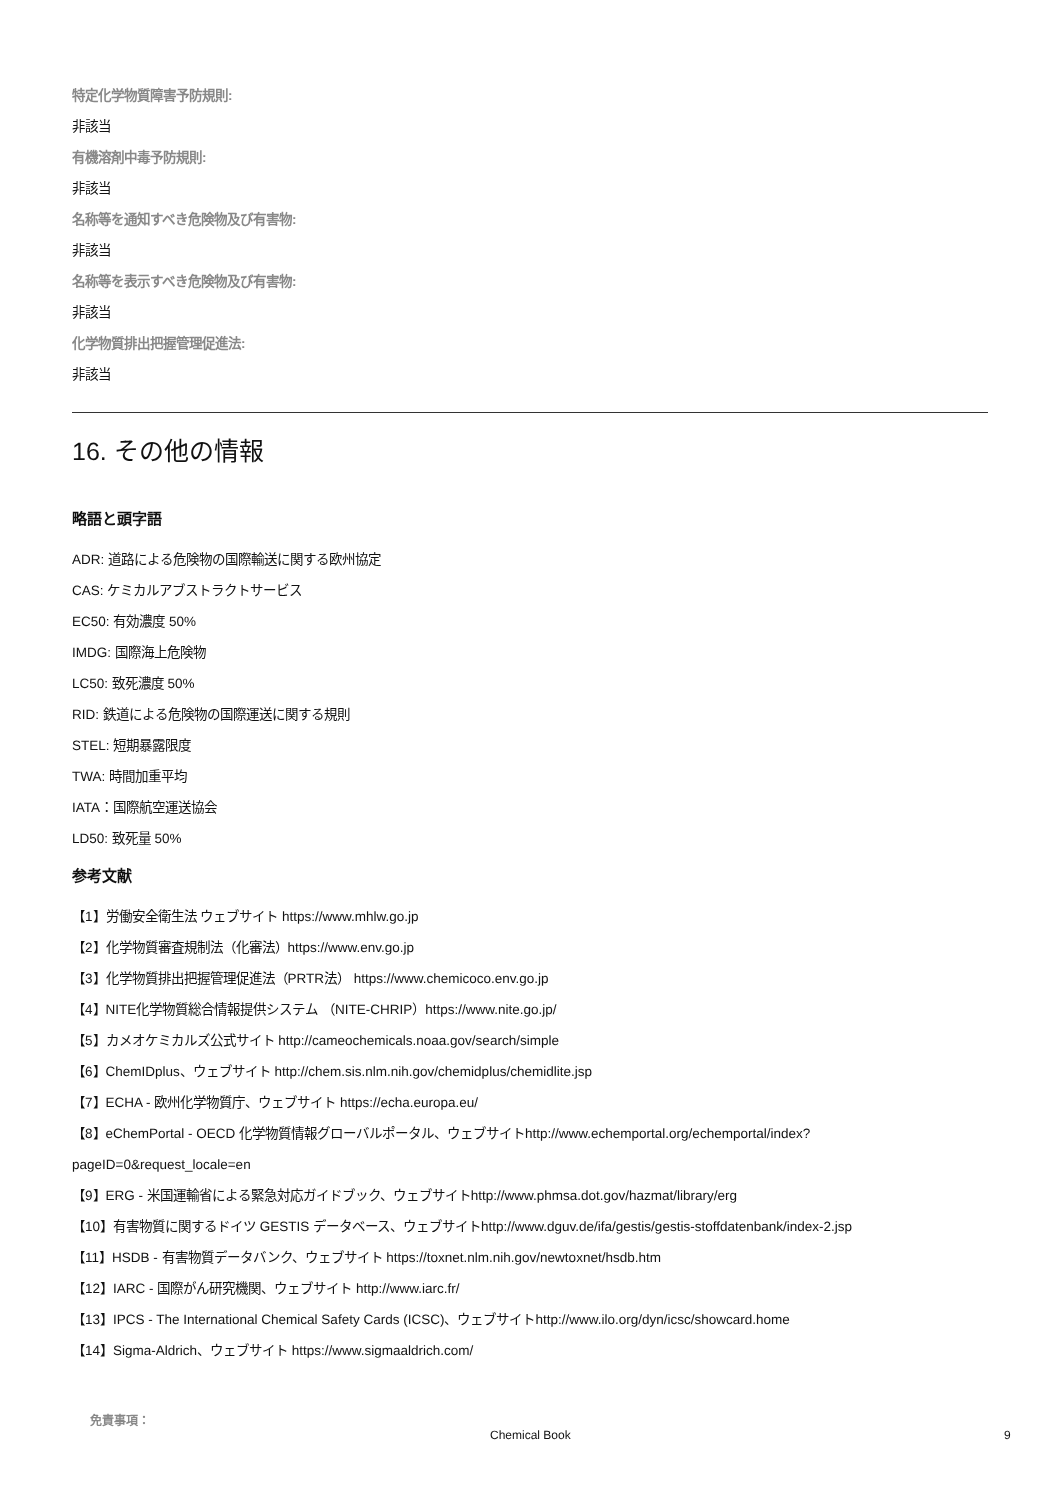特定化学物質障害予防規則:
非該当
有機溶剤中毒予防規則:
非該当
名称等を通知すべき危険物及び有害物:
非該当
名称等を表示すべき危険物及び有害物:
非該当
化学物質排出把握管理促進法:
非該当
16. その他の情報
略語と頭字語
ADR: 道路による危険物の国際輸送に関する欧州協定
CAS: ケミカルアブストラクトサービス
EC50: 有効濃度 50%
IMDG: 国際海上危険物
LC50: 致死濃度 50%
RID: 鉄道による危険物の国際運送に関する規則
STEL: 短期暴露限度
TWA: 時間加重平均
IATA：国際航空運送協会
LD50: 致死量 50%
参考文献
【1】労働安全衛生法 ウェブサイト https://www.mhlw.go.jp
【2】化学物質審査規制法（化審法）https://www.env.go.jp
【3】化学物質排出把握管理促進法（PRTR法） https://www.chemicoco.env.go.jp
【4】NITE化学物質総合情報提供システム （NITE-CHRIP）https://www.nite.go.jp/
【5】カメオケミカルズ公式サイト http://cameochemicals.noaa.gov/search/simple
【6】ChemIDplus、ウェブサイト http://chem.sis.nlm.nih.gov/chemidplus/chemidlite.jsp
【7】ECHA - 欧州化学物質庁、ウェブサイト https://echa.europa.eu/
【8】eChemPortal - OECD 化学物質情報グローバルポータル、ウェブサイトhttp://www.echemportal.org/echemportal/index?
pageID=0&request_locale=en
【9】ERG - 米国運輸省による緊急対応ガイドブック、ウェブサイトhttp://www.phmsa.dot.gov/hazmat/library/erg
【10】有害物質に関するドイツ GESTIS データベース、ウェブサイトhttp://www.dguv.de/ifa/gestis/gestis-stoffdatenbank/index-2.jsp
【11】HSDB - 有害物質データバンク、ウェブサイト https://toxnet.nlm.nih.gov/newtoxnet/hsdb.htm
【12】IARC - 国際がん研究機関、ウェブサイト http://www.iarc.fr/
【13】IPCS - The International Chemical Safety Cards (ICSC)、ウェブサイトhttp://www.ilo.org/dyn/icsc/showcard.home
【14】Sigma-Aldrich、ウェブサイト https://www.sigmaaldrich.com/
免責事項：
Chemical Book 9